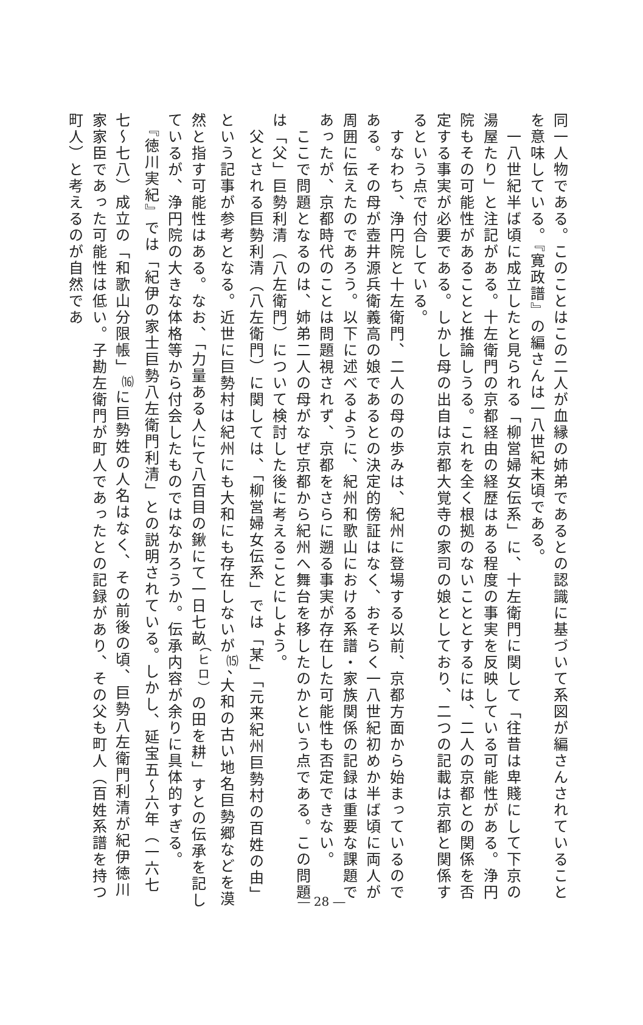同一人物である。このことはこの二人が血縁の姉弟であるとの認識に基づいて系図が編さんされていることを意味している。『寛政譜』の編さんは一八世紀末頃である。
　一八世紀半ば頃に成立したと見られる「柳営婦女伝系」に、十左衛門に関して「往昔は卑賤にして下京の湯屋たり」と注記がある。十左衛門の京都経由の経歴はある程度の事実を反映している可能性がある。浄円院もその可能性があることと推論しうる。これを全く根拠のないこととするには、二人の京都との関係を否定する事実が必要である。しかし母の出自は京都大覚寺の家司の娘としており、二つの記載は京都と関係するという点で付合している。
　すなわち、浄円院と十左衛門、二人の母の歩みは、紀州に登場する以前、京都方面から始まっているのである。その母が壺井源兵衛義高の娘であるとの決定的傍証はなく、おそらく一八世紀初めか半ば頃に両人が周囲に伝えたのであろう。以下に述べるように、紀州和歌山における系譜・家族関係の記録は重要な課題であったが、京都時代のことは問題視されず、京都をさらに遡る事実が存在した可能性も否定できない。
　ここで問題となるのは、姉弟二人の母がなぜ京都から紀州へ舞台を移したのかという点である。この問題は「父」巨勢利清（八左衛門）について検討した後に考えることにしよう。
　父とされる巨勢利清（八左衛門）に関しては、「柳営婦女伝系」では「某」「元来紀州巨勢村の百姓の由」という記事が参考となる。近世に巨勢村は紀州にも大和にも存在しないが<sup>⒂</sup>、大和の古い地名巨勢郷などを漠然と指す可能性はある。なお、「力量ある人にて八百目の鍬にて一日七畝<sup>（ヒロ）</sup>の田を耕」すとの伝承を記しているが、浄円院の大きな体格等から付会したものではなかろうか。伝承内容が余りに具体的すぎる。
　『徳川実紀』では「紀伊の家士巨勢八左衛門利清」との説明されている。しかし、延宝五～六年（一六七七～七八）成立の「和歌山分限帳」<sup>⒃</sup>に巨勢姓の人名はなく、その前後の頃、巨勢八左衛門利清が紀伊徳川家家臣であった可能性は低い。子勘左衛門が町人であったとの記録があり、その父も町人（百姓系譜を持つ町人）と考えるのが自然であ
― 28 ―